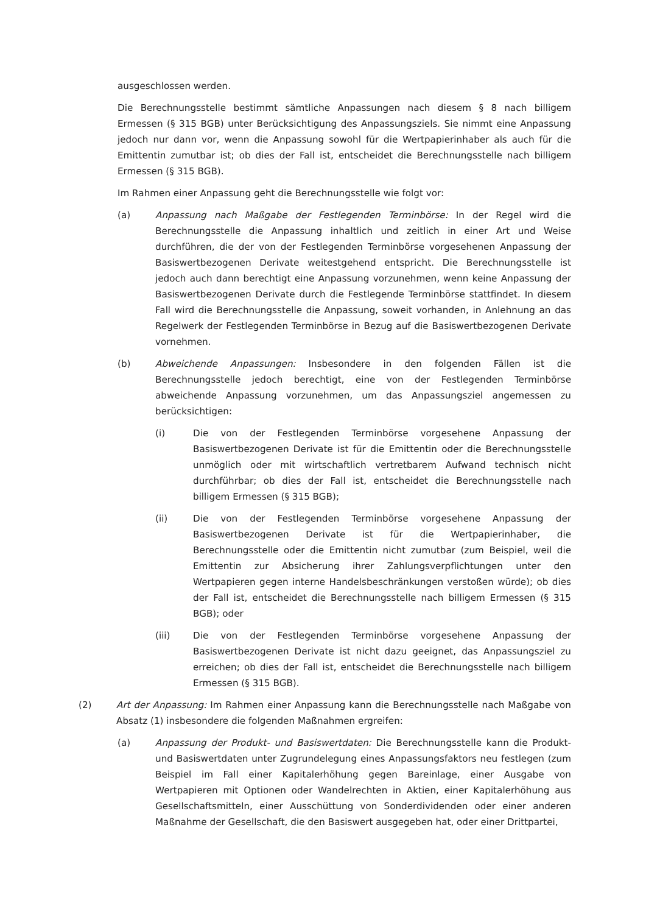ausgeschlossen werden.
Die Berechnungsstelle bestimmt sämtliche Anpassungen nach diesem § 8 nach billigem Ermessen (§ 315 BGB) unter Berücksichtigung des Anpassungsziels. Sie nimmt eine Anpassung jedoch nur dann vor, wenn die Anpassung sowohl für die Wertpapierinhaber als auch für die Emittentin zumutbar ist; ob dies der Fall ist, entscheidet die Berechnungsstelle nach billigem Ermessen (§ 315 BGB).
Im Rahmen einer Anpassung geht die Berechnungsstelle wie folgt vor:
(a) Anpassung nach Maßgabe der Festlegenden Terminbörse: In der Regel wird die Berechnungsstelle die Anpassung inhaltlich und zeitlich in einer Art und Weise durchführen, die der von der Festlegenden Terminbörse vorgesehenen Anpassung der Basiswertbezogenen Derivate weitestgehend entspricht. Die Berechnungsstelle ist jedoch auch dann berechtigt eine Anpassung vorzunehmen, wenn keine Anpassung der Basiswertbezogenen Derivate durch die Festlegende Terminbörse stattfindet. In diesem Fall wird die Berechnungsstelle die Anpassung, soweit vorhanden, in Anlehnung an das Regelwerk der Festlegenden Terminbörse in Bezug auf die Basiswertbezogenen Derivate vornehmen.
(b) Abweichende Anpassungen: Insbesondere in den folgenden Fällen ist die Berechnungsstelle jedoch berechtigt, eine von der Festlegenden Terminbörse abweichende Anpassung vorzunehmen, um das Anpassungsziel angemessen zu berücksichtigen:
(i) Die von der Festlegenden Terminbörse vorgesehene Anpassung der Basiswertbezogenen Derivate ist für die Emittentin oder die Berechnungsstelle unmöglich oder mit wirtschaftlich vertretbarem Aufwand technisch nicht durchführbar; ob dies der Fall ist, entscheidet die Berechnungsstelle nach billigem Ermessen (§ 315 BGB);
(ii) Die von der Festlegenden Terminbörse vorgesehene Anpassung der Basiswertbezogenen Derivate ist für die Wertpapierinhaber, die Berechnungsstelle oder die Emittentin nicht zumutbar (zum Beispiel, weil die Emittentin zur Absicherung ihrer Zahlungsverpflichtungen unter den Wertpapieren gegen interne Handelsbeschränkungen verstoßen würde); ob dies der Fall ist, entscheidet die Berechnungsstelle nach billigem Ermessen (§ 315 BGB); oder
(iii) Die von der Festlegenden Terminbörse vorgesehene Anpassung der Basiswertbezogenen Derivate ist nicht dazu geeignet, das Anpassungsziel zu erreichen; ob dies der Fall ist, entscheidet die Berechnungsstelle nach billigem Ermessen (§ 315 BGB).
(2) Art der Anpassung: Im Rahmen einer Anpassung kann die Berechnungsstelle nach Maßgabe von Absatz (1) insbesondere die folgenden Maßnahmen ergreifen:
(a) Anpassung der Produkt- und Basiswertdaten: Die Berechnungsstelle kann die Produkt- und Basiswertdaten unter Zugrundelegung eines Anpassungsfaktors neu festlegen (zum Beispiel im Fall einer Kapitalerhöhung gegen Bareinlage, einer Ausgabe von Wertpapieren mit Optionen oder Wandelrechten in Aktien, einer Kapitalerhöhung aus Gesellschaftsmitteln, einer Ausschüttung von Sonderdividenden oder einer anderen Maßnahme der Gesellschaft, die den Basiswert ausgegeben hat, oder einer Drittpartei,